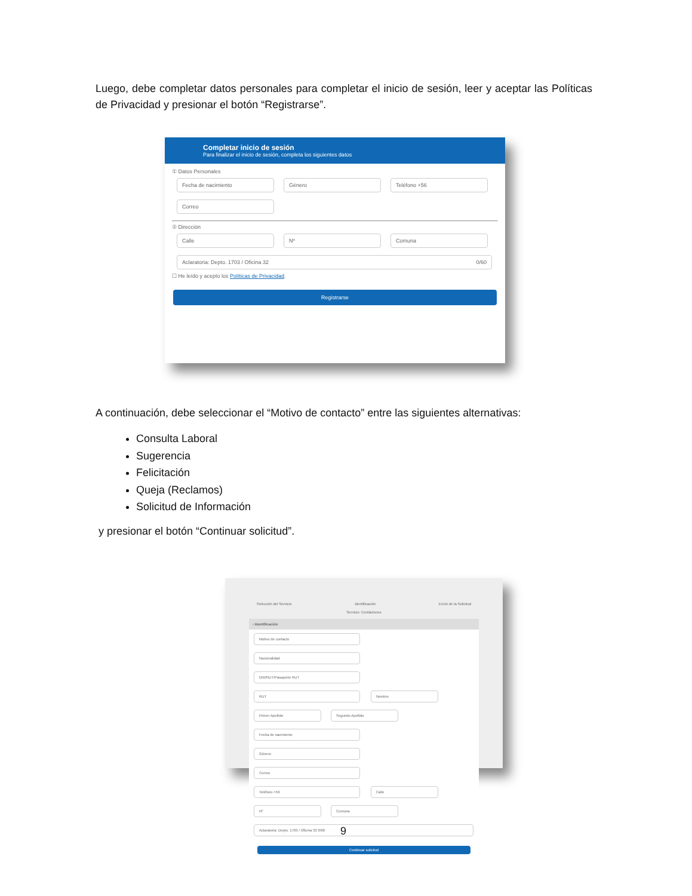Luego, debe completar datos personales para completar el inicio de sesión, leer y aceptar las Políticas de Privacidad y presionar el botón “Registrarse”.
Completar inicio de sesión
Para finalizar el inicio de sesión, completa los siguientes datos
① Datos Personales
Fecha de nacimiento Género Teléfono +56
Correo
② Dirección
Calle Nº Comuna
Aclaratoria: Depto. 1703 / Oficina 32 0/60
☐ He leído y acepto los Políticas de Privacidad.
Registrarse
A continuación, debe seleccionar el “Motivo de contacto” entre las siguientes alternativas:
Consulta Laboral
Sugerencia
Felicitación
Queja (Reclamos)
Solicitud de Información
y presionar el botón “Continuar solicitud”.
Selección del Servicio Identificación Envío de la Solicitud
Servicio: Contáctenos
‹ Identificación
Motivo de contacto Nacionalidad DNI/RUT/Pasaporte RUT RUT Nombre Primer Apellido Segundo Apellido Fecha de nacimiento Género Correo Teléfono +56 Calle Nº Comuna Aclaratoria: Depto. 1703 / Oficina 32 0/60
Continuar solicitud
9